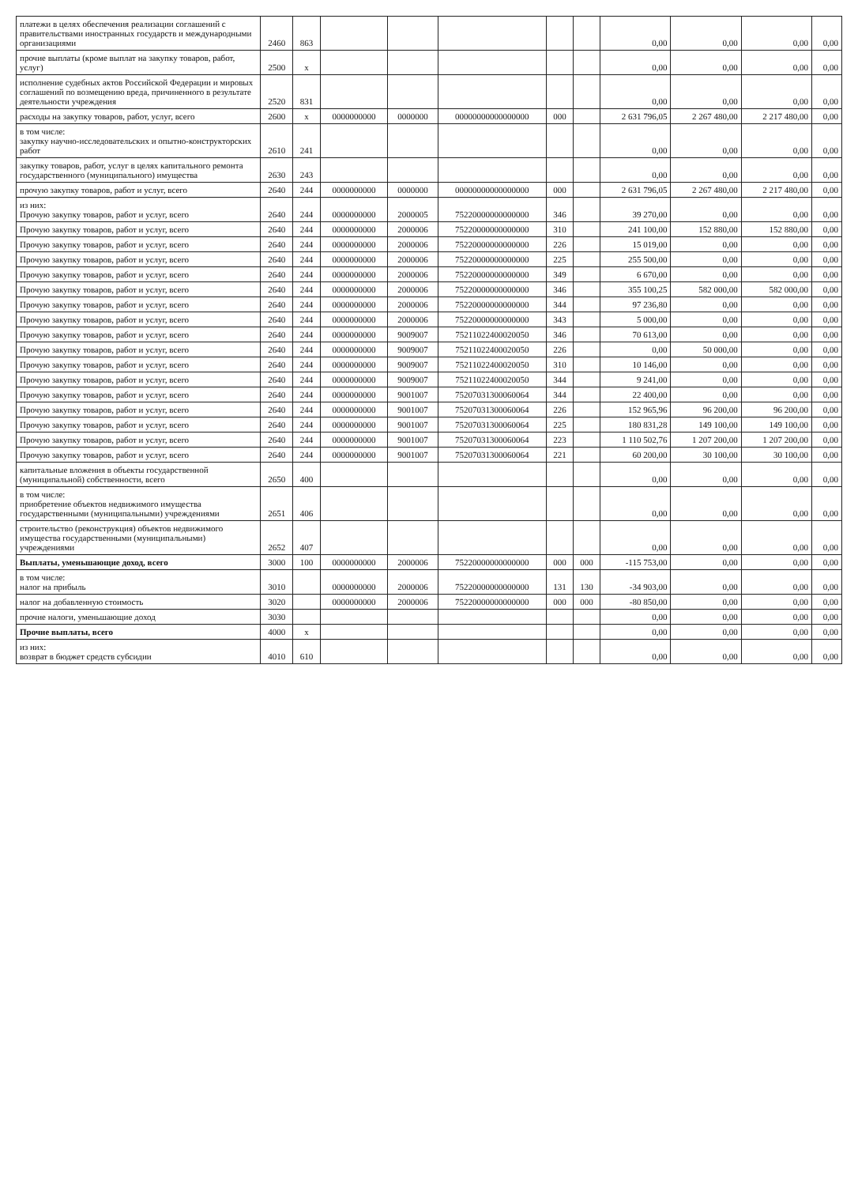| платежи в целях обеспечения реализации соглашений с правительствами иностранных государств и международными организациями | 2460 | 863 | | | | | | 0,00 | 0,00 | 0,00 | 0,00 |
| прочие выплаты (кроме выплат на закупку товаров, работ, услуг) | 2500 | x | | | | | | 0,00 | 0,00 | 0,00 | 0,00 |
| исполнение судебных актов Российской Федерации и мировых соглашений по возмещению вреда, причиненного в результате деятельности учреждения | 2520 | 831 | | | | | | 0,00 | 0,00 | 0,00 | 0,00 |
| расходы на закупку товаров, работ, услуг, всего | 2600 | x | 0000000000 | 0000000 | 00000000000000000 | 000 | | 2 631 796,05 | 2 267 480,00 | 2 217 480,00 | 0,00 |
| в том числе: закупку научно-исследовательских и опытно-конструкторских работ | 2610 | 241 | | | | | | 0,00 | 0,00 | 0,00 | 0,00 |
| закупку товаров, работ, услуг в целях капитального ремонта государственного (муниципального) имущества | 2630 | 243 | | | | | | 0,00 | 0,00 | 0,00 | 0,00 |
| прочую закупку товаров, работ и услуг, всего | 2640 | 244 | 0000000000 | 0000000 | 00000000000000000 | 000 | | 2 631 796,05 | 2 267 480,00 | 2 217 480,00 | 0,00 |
| из них: Прочую закупку товаров, работ и услуг, всего | 2640 | 244 | 0000000000 | 2000005 | 75220000000000000 | 346 | | 39 270,00 | 0,00 | 0,00 | 0,00 |
| Прочую закупку товаров, работ и услуг, всего | 2640 | 244 | 0000000000 | 2000006 | 75220000000000000 | 310 | | 241 100,00 | 152 880,00 | 152 880,00 | 0,00 |
| Прочую закупку товаров, работ и услуг, всего | 2640 | 244 | 0000000000 | 2000006 | 75220000000000000 | 226 | | 15 019,00 | 0,00 | 0,00 | 0,00 |
| Прочую закупку товаров, работ и услуг, всего | 2640 | 244 | 0000000000 | 2000006 | 75220000000000000 | 225 | | 255 500,00 | 0,00 | 0,00 | 0,00 |
| Прочую закупку товаров, работ и услуг, всего | 2640 | 244 | 0000000000 | 2000006 | 75220000000000000 | 349 | | 6 670,00 | 0,00 | 0,00 | 0,00 |
| Прочую закупку товаров, работ и услуг, всего | 2640 | 244 | 0000000000 | 2000006 | 75220000000000000 | 346 | | 355 100,25 | 582 000,00 | 582 000,00 | 0,00 |
| Прочую закупку товаров, работ и услуг, всего | 2640 | 244 | 0000000000 | 2000006 | 75220000000000000 | 344 | | 97 236,80 | 0,00 | 0,00 | 0,00 |
| Прочую закупку товаров, работ и услуг, всего | 2640 | 244 | 0000000000 | 2000006 | 75220000000000000 | 343 | | 5 000,00 | 0,00 | 0,00 | 0,00 |
| Прочую закупку товаров, работ и услуг, всего | 2640 | 244 | 0000000000 | 9009007 | 75211022400020050 | 346 | | 70 613,00 | 0,00 | 0,00 | 0,00 |
| Прочую закупку товаров, работ и услуг, всего | 2640 | 244 | 0000000000 | 9009007 | 75211022400020050 | 226 | | 0,00 | 50 000,00 | 0,00 | 0,00 |
| Прочую закупку товаров, работ и услуг, всего | 2640 | 244 | 0000000000 | 9009007 | 75211022400020050 | 310 | | 10 146,00 | 0,00 | 0,00 | 0,00 |
| Прочую закупку товаров, работ и услуг, всего | 2640 | 244 | 0000000000 | 9009007 | 75211022400020050 | 344 | | 9 241,00 | 0,00 | 0,00 | 0,00 |
| Прочую закупку товаров, работ и услуг, всего | 2640 | 244 | 0000000000 | 9001007 | 75207031300060064 | 344 | | 22 400,00 | 0,00 | 0,00 | 0,00 |
| Прочую закупку товаров, работ и услуг, всего | 2640 | 244 | 0000000000 | 9001007 | 75207031300060064 | 226 | | 152 965,96 | 96 200,00 | 96 200,00 | 0,00 |
| Прочую закупку товаров, работ и услуг, всего | 2640 | 244 | 0000000000 | 9001007 | 75207031300060064 | 225 | | 180 831,28 | 149 100,00 | 149 100,00 | 0,00 |
| Прочую закупку товаров, работ и услуг, всего | 2640 | 244 | 0000000000 | 9001007 | 75207031300060064 | 223 | | 1 110 502,76 | 1 207 200,00 | 1 207 200,00 | 0,00 |
| Прочую закупку товаров, работ и услуг, всего | 2640 | 244 | 0000000000 | 9001007 | 75207031300060064 | 221 | | 60 200,00 | 30 100,00 | 30 100,00 | 0,00 |
| капитальные вложения в объекты государственной (муниципальной) собственности, всего | 2650 | 400 | | | | | | 0,00 | 0,00 | 0,00 | 0,00 |
| в том числе: приобретение объектов недвижимого имущества государственными (муниципальными) учреждениями | 2651 | 406 | | | | | | 0,00 | 0,00 | 0,00 | 0,00 |
| строительство (реконструкция) объектов недвижимого имущества государственными (муниципальными) учреждениями | 2652 | 407 | | | | | | 0,00 | 0,00 | 0,00 | 0,00 |
| Выплаты, уменьшающие доход, всего | 3000 | 100 | 0000000000 | 2000006 | 75220000000000000 | 000 | 000 | -115 753,00 | 0,00 | 0,00 | 0,00 |
| в том числе: налог на прибыль | 3010 | | 0000000000 | 2000006 | 75220000000000000 | 131 | 130 | -34 903,00 | 0,00 | 0,00 | 0,00 |
| налог на добавленную стоимость | 3020 | | 0000000000 | 2000006 | 75220000000000000 | 000 | 000 | -80 850,00 | 0,00 | 0,00 | 0,00 |
| прочие налоги, уменьшающие доход | 3030 | | | | | | | 0,00 | 0,00 | 0,00 | 0,00 |
| Прочие выплаты, всего | 4000 | x | | | | | | 0,00 | 0,00 | 0,00 | 0,00 |
| из них: возврат в бюджет средств субсидии | 4010 | 610 | | | | | | 0,00 | 0,00 | 0,00 | 0,00 |